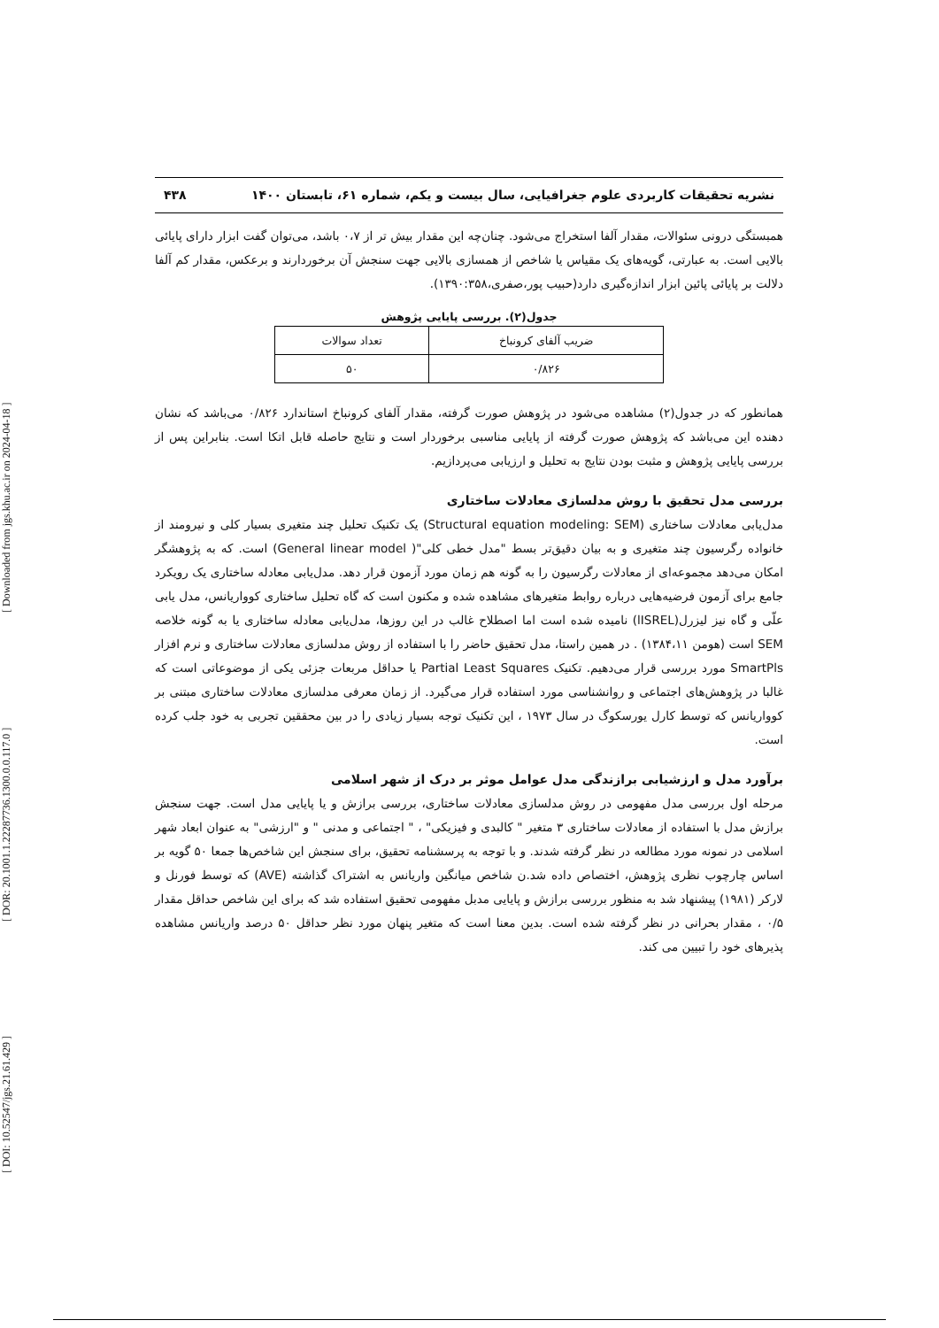[ DOI: 10.52547/jgs.21.61.429 ] [ DOR: 20.1001.1.22287736.1300.0.0.117.0 ] [ Downloaded from jgs.khu.ac.ir on 2024-04-18 ]
نشریه تحقیقات کاربردی علوم جغرافیایی، سال بیست و یکم، شماره ۶۱، تابستان ۱۴۰۰ ۴۳۸
همبستگی درونی سئوالات، مقدار آلفا استخراج می‌شود. چنان‌چه این مقدار بیش تر از ۰،۷ باشد، می‌توان گفت ابزار دارای پایائی بالایی است. به عبارتی، گویه‌های یک مقیاس یا شاخص از همسازی بالایی جهت سنجش آن برخوردارند و برعکس، مقدار کم آلفا دلالت بر پایائی پائین ابزار اندازه‌گیری دارد(حبیب پور،صفری،۱۳۹۰:۳۵۸).
جدول(۲). بررسی پایایی پژوهش
| ضریب آلفای کرونباخ | تعداد سوالات |
| ۰/۸۲۶ | ۵۰ |
همانطور که در جدول(۲) مشاهده می‌شود در پژوهش صورت گرفته، مقدار آلفای کرونباخ استاندارد ۰/۸۲۶ می‌باشد که نشان دهنده این می‌باشد که پژوهش صورت گرفته از پایایی مناسبی برخوردار است و نتایج حاصله قابل اتکا است. بنابراین پس از بررسی پایایی پژوهش و مثبت بودن نتایج به تحلیل و ارزیابی می‌پردازیم.
بررسی مدل تحقیق با روش مدلسازی معادلات ساختاری
مدل‌یابی معادلات ساختاری (Structural equation modeling: SEM) یک تکنیک تحلیل چند متغیری بسیار کلی و نیرومند از خانواده رگرسیون چند متغیری و به بیان دقیق‌تر بسط "مدل خطی کلی"( General linear model) است. که به پژوهشگر امکان می‌دهد مجموعه‌ای از معادلات رگرسیون را به گونه هم زمان مورد آزمون قرار دهد. مدل‌یابی معادله ساختاری یک رویکرد جامع برای آزمون فرضیه‌هایی درباره روابط متغیرهای مشاهده شده و مکنون است که گاه تحلیل ساختاری کوواریانس، مدل یابی علّی و گاه نیز لیزرل(lISREL) نامیده شده است اما اصطلاح غالب در این روزها، مدل‌یابی معادله ساختاری یا به گونه خلاصه SEM است (هومن ۱۳۸۴،۱۱) . در همین راستا، مدل تحقیق حاضر را با استفاده از روش مدلسازی معادلات ساختاری و نرم افزار SmartPls مورد بررسی قرار می‌دهیم. تکنیک Partial Least Squares یا حداقل مربعات جزئی یکی از موضوعاتی است که غالبا در پژوهش‌های اجتماعی و روانشناسی مورد استفاده قرار می‌گیرد. از زمان معرفی مدلسازی معادلات ساختاری مبتنی بر کوواریانس که توسط کارل یورسکوگ در سال ۱۹۷۳ ، این تکنیک توجه بسیار زیادی را در بین محققین تجربی به خود جلب کرده است.
برآورد مدل و ارزشیابی برازندگی مدل عوامل موثر بر درک از شهر اسلامی
مرحله اول بررسی مدل مفهومی در روش مدلسازی معادلات ساختاری، بررسی برازش و یا پایایی مدل است. جهت سنجش برازش مدل با استفاده از معادلات ساختاری ۳ متغیر " کالبدی و فیزیکی" ، " اجتماعی و مدنی " و "ارزشی" به عنوان ابعاد شهر اسلامی در نمونه مورد مطالعه در نظر گرفته شدند. و با توجه به پرسشنامه تحقیق، برای سنجش این شاخص‌ها جمعا ۵۰ گویه بر اساس چارچوب نظری پژوهش، اختصاص داده شد.ن شاخص میانگین واریانس به اشتراک گذاشته (AVE) که توسط فورنل و لارکر (۱۹۸۱) پیشنهاد شد به منظور بررسی برازش و پایایی مدبل مفهومی تحقیق استفاده شد که برای این شاخص حداقل مقدار ۰/۵ ، مقدار بحرانی در نظر گرفته شده است. بدین معنا است که متغیر پنهان مورد نظر حداقل ۵۰ درصد واریانس مشاهده پذیرهای خود را تبیین می کند.